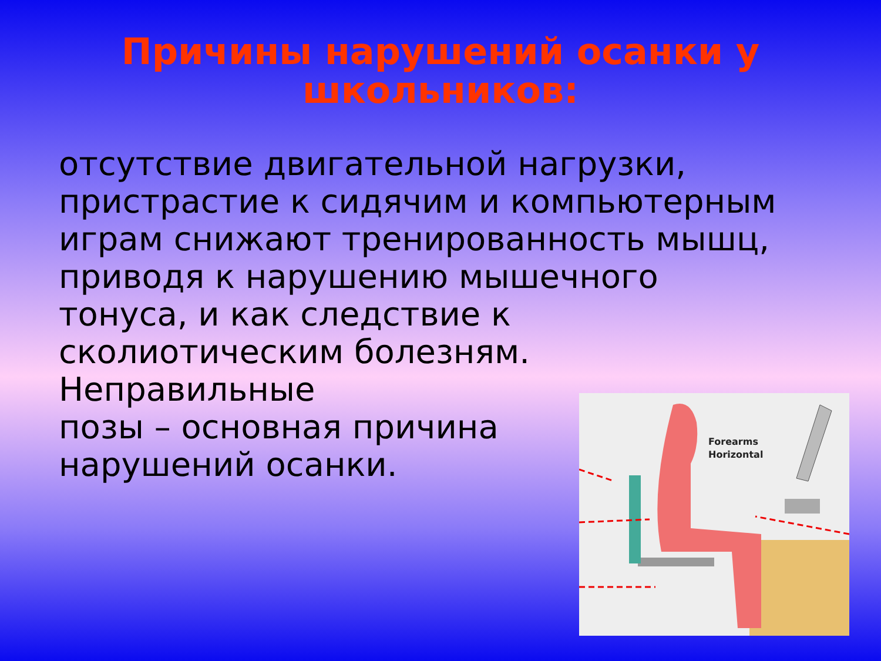Причины нарушений осанки у
школьников:
отсутствие двигательной нагрузки, пристрастие к сидячим и компьютерным играм снижают тренированность мышц, приводя к нарушению мышечного тонуса, и как следствие к сколиотическим болезням. Неправильные
позы – основная причина
нарушений осанки.
Forearms
Horizontal